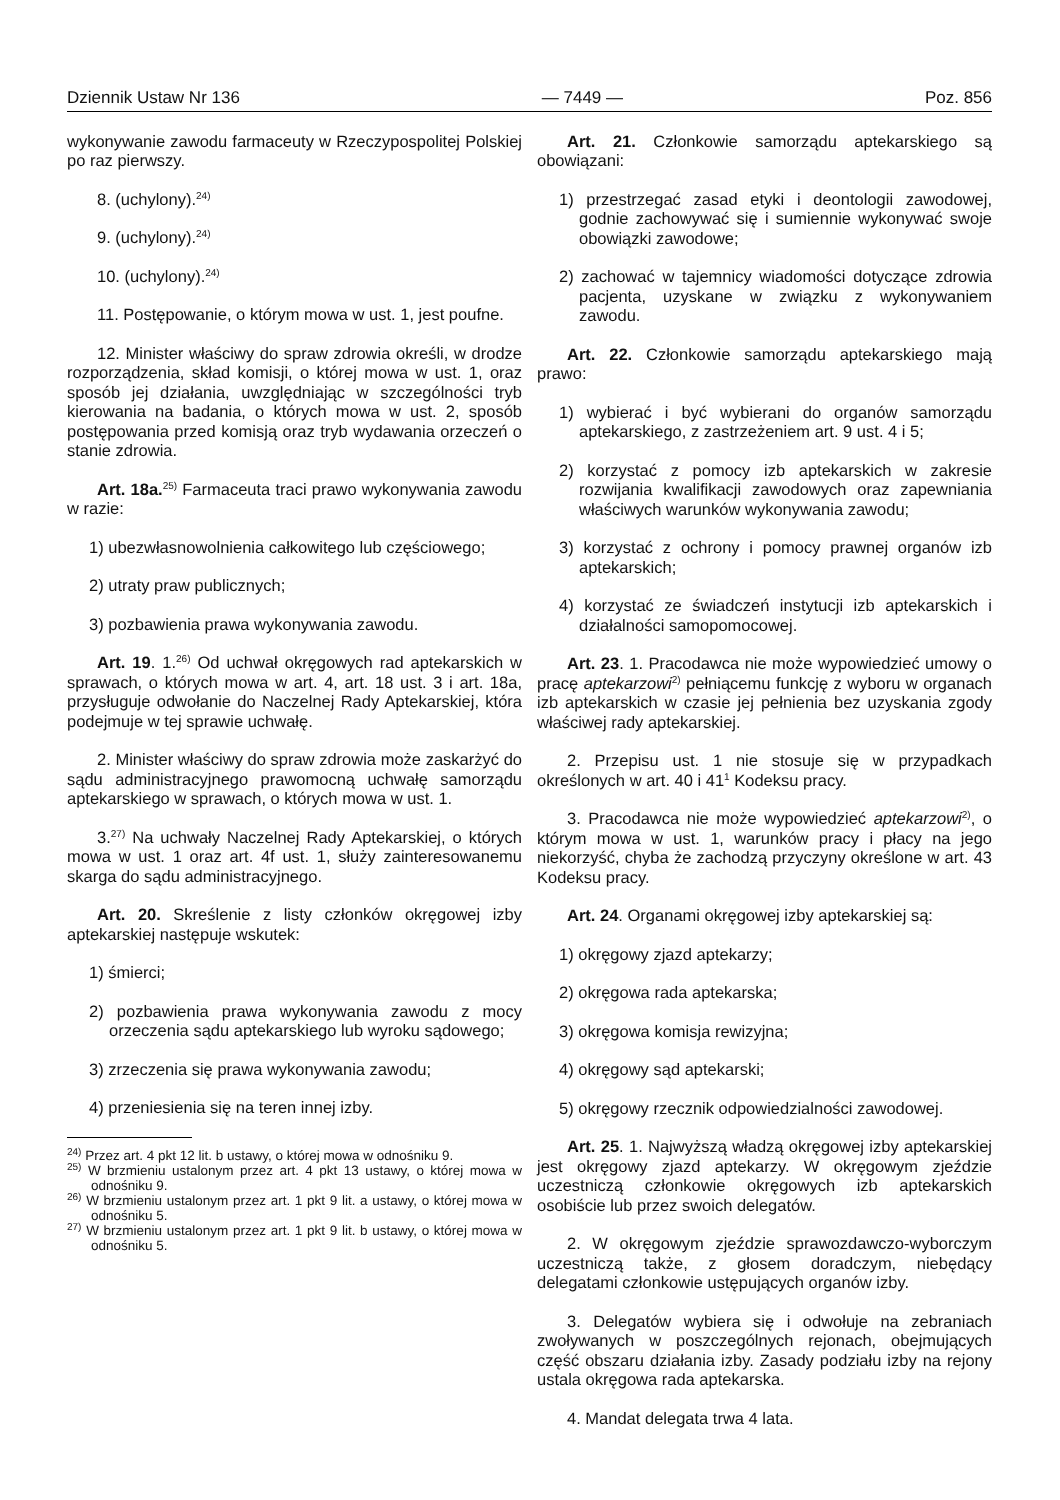Dziennik Ustaw Nr 136 — 7449 — Poz. 856
wykonywanie zawodu farmaceuty w Rzeczypospolitej Polskiej po raz pierwszy.
8. (uchylony).<sup>24)</sup>
9. (uchylony).<sup>24)</sup>
10. (uchylony).<sup>24)</sup>
11. Postępowanie, o którym mowa w ust. 1, jest poufne.
12. Minister właściwy do spraw zdrowia określi, w drodze rozporządzenia, skład komisji, o której mowa w ust. 1, oraz sposób jej działania, uwzględniając w szczególności tryb kierowania na badania, o których mowa w ust. 2, sposób postępowania przed komisją oraz tryb wydawania orzeczeń o stanie zdrowia.
Art. 18a.<sup>25)</sup> Farmaceuta traci prawo wykonywania zawodu w razie:
1) ubezwłasnowolnienia całkowitego lub częściowego;
2) utraty praw publicznych;
3) pozbawienia prawa wykonywania zawodu.
Art. 19. 1.<sup>26)</sup> Od uchwał okręgowych rad aptekarskich w sprawach, o których mowa w art. 4, art. 18 ust. 3 i art. 18a, przysługuje odwołanie do Naczelnej Rady Aptekarskiej, która podejmuje w tej sprawie uchwałę.
2. Minister właściwy do spraw zdrowia może zaskarżyć do sądu administracyjnego prawomocną uchwałę samorządu aptekarskiego w sprawach, o których mowa w ust. 1.
3.<sup>27)</sup> Na uchwały Naczelnej Rady Aptekarskiej, o których mowa w ust. 1 oraz art. 4f ust. 1, służy zainteresowanemu skarga do sądu administracyjnego.
Art. 20. Skreślenie z listy członków okręgowej izby aptekarskiej następuje wskutek:
1) śmierci;
2) pozbawienia prawa wykonywania zawodu z mocy orzeczenia sądu aptekarskiego lub wyroku sądowego;
3) zrzeczenia się prawa wykonywania zawodu;
4) przeniesienia się na teren innej izby.
<sup>24)</sup> Przez art. 4 pkt 12 lit. b ustawy, o której mowa w odnośniku 9.
<sup>25)</sup> W brzmieniu ustalonym przez art. 4 pkt 13 ustawy, o której mowa w odnośniku 9.
<sup>26)</sup> W brzmieniu ustalonym przez art. 1 pkt 9 lit. a ustawy, o której mowa w odnośniku 5.
<sup>27)</sup> W brzmieniu ustalonym przez art. 1 pkt 9 lit. b ustawy, o której mowa w odnośniku 5.
Art. 21. Członkowie samorządu aptekarskiego są obowiązani:
1) przestrzegać zasad etyki i deontologii zawodowej, godnie zachowywać się i sumiennie wykonywać swoje obowiązki zawodowe;
2) zachować w tajemnicy wiadomości dotyczące zdrowia pacjenta, uzyskane w związku z wykonywaniem zawodu.
Art. 22. Członkowie samorządu aptekarskiego mają prawo:
1) wybierać i być wybierani do organów samorządu aptekarskiego, z zastrzeżeniem art. 9 ust. 4 i 5;
2) korzystać z pomocy izb aptekarskich w zakresie rozwijania kwalifikacji zawodowych oraz zapewniania właściwych warunków wykonywania zawodu;
3) korzystać z ochrony i pomocy prawnej organów izb aptekarskich;
4) korzystać ze świadczeń instytucji izb aptekarskich i działalności samopomocowej.
Art. 23. 1. Pracodawca nie może wypowiedzieć umowy o pracę aptekarzowi<sup>2)</sup> pełniącemu funkcję z wyboru w organach izb aptekarskich w czasie jej pełnienia bez uzyskania zgody właściwej rady aptekarskiej.
2. Przepisu ust. 1 nie stosuje się w przypadkach określonych w art. 40 i 41<sup>1</sup> Kodeksu pracy.
3. Pracodawca nie może wypowiedzieć aptekarzowi<sup>2)</sup>, o którym mowa w ust. 1, warunków pracy i płacy na jego niekorzyść, chyba że zachodzą przyczyny określone w art. 43 Kodeksu pracy.
Art. 24. Organami okręgowej izby aptekarskiej są:
1) okręgowy zjazd aptekarzy;
2) okręgowa rada aptekarska;
3) okręgowa komisja rewizyjna;
4) okręgowy sąd aptekarski;
5) okręgowy rzecznik odpowiedzialności zawodowej.
Art. 25. 1. Najwyższą władzą okręgowej izby aptekarskiej jest okręgowy zjazd aptekarzy. W okręgowym zjeździe uczestniczą członkowie okręgowych izb aptekarskich osobiście lub przez swoich delegatów.
2. W okręgowym zjeździe sprawozdawczo-wyborczym uczestniczą także, z głosem doradczym, niebędący delegatami członkowie ustępujących organów izby.
3. Delegatów wybiera się i odwołuje na zebraniach zwoływanych w poszczególnych rejonach, obejmujących część obszaru działania izby. Zasady podziału izby na rejony ustala okręgowa rada aptekarska.
4. Mandat delegata trwa 4 lata.